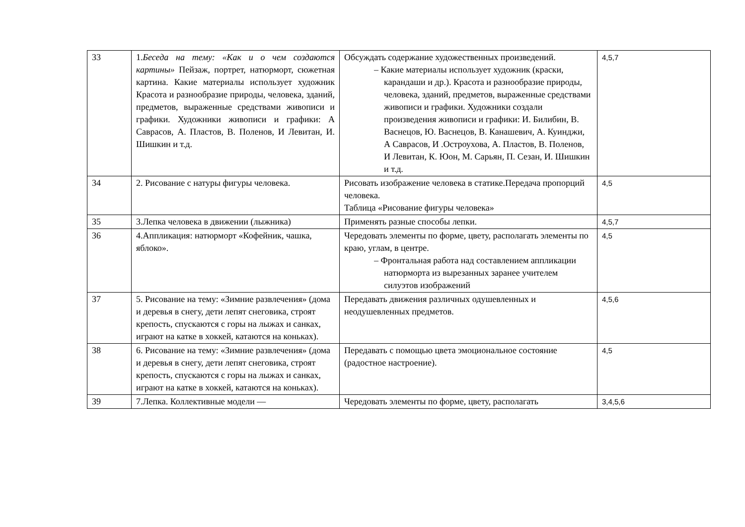| 33 | 1. Беседа на тему: «Как и о чем создаются картины» Пейзаж, портрет, натюрморт, сюжетная картина. Какие материалы использует художник Красота и разнообразие природы, человека, зданий, предметов, выраженные средствами живописи и графики. Художники живописи и графики: А Саврасов, А. Пластов, В. Поленов, И Левитан, И. Шишкин и т.д. | Обсуждать содержание художественных произведений. – Какие материалы использует художник (краски, карандаши и др.). Красота и разнообразие природы, человека, зданий, предметов, выраженные средствами живописи и графики. Художники создали произведения живописи и графики: И. Билибин, В. Васнецов, Ю. Васнецов, В. Канашевич, А. Куинджи, А Саврасов, И .Остроухова, А. Пластов, В. Поленов, И Левитан, К. Юон, М. Сарьян, П. Сезан, И. Шишкин и т.д. | 4,5,7 |
| 34 | 2. Рисование с натуры фигуры человека. | Рисовать изображение человека в статике.Передача пропорций человека. Таблица «Рисование фигуры человека» | 4,5 |
| 35 | 3.Лепка человека в движении (лыжника) | Применять разные способы лепки. | 4,5,7 |
| 36 | 4.Аппликация: натюрморт «Кофейник, чашка, яблоко». | Чередовать элементы по форме, цвету, располагать элементы по краю, углам, в центре. – Фронтальная работа над составлением аппликации натюрморта из вырезанных заранее учителем силуэтов изображений | 4,5 |
| 37 | 5. Рисование на тему: «Зимние развлечения» (дома и деревья в снегу, дети лепят снеговика, строят крепость, спускаются с горы на лыжах и санках, играют на катке в хоккей, катаются на коньках). | Передавать движения различных одушевленных и неодушевленных предметов. | 4,5,6 |
| 38 | 6. Рисование на тему: «Зимние развлечения» (дома и деревья в снегу, дети лепят снеговика, строят крепость, спускаются с горы на лыжах и санках, играют на катке в хоккей, катаются на коньках). | Передавать с помощью цвета эмоциональное состояние (радостное настроение). | 4,5 |
| 39 | 7.Лепка. Коллективные модели — | Чередовать элементы по форме, цвету, располагать | 3,4,5,6 |